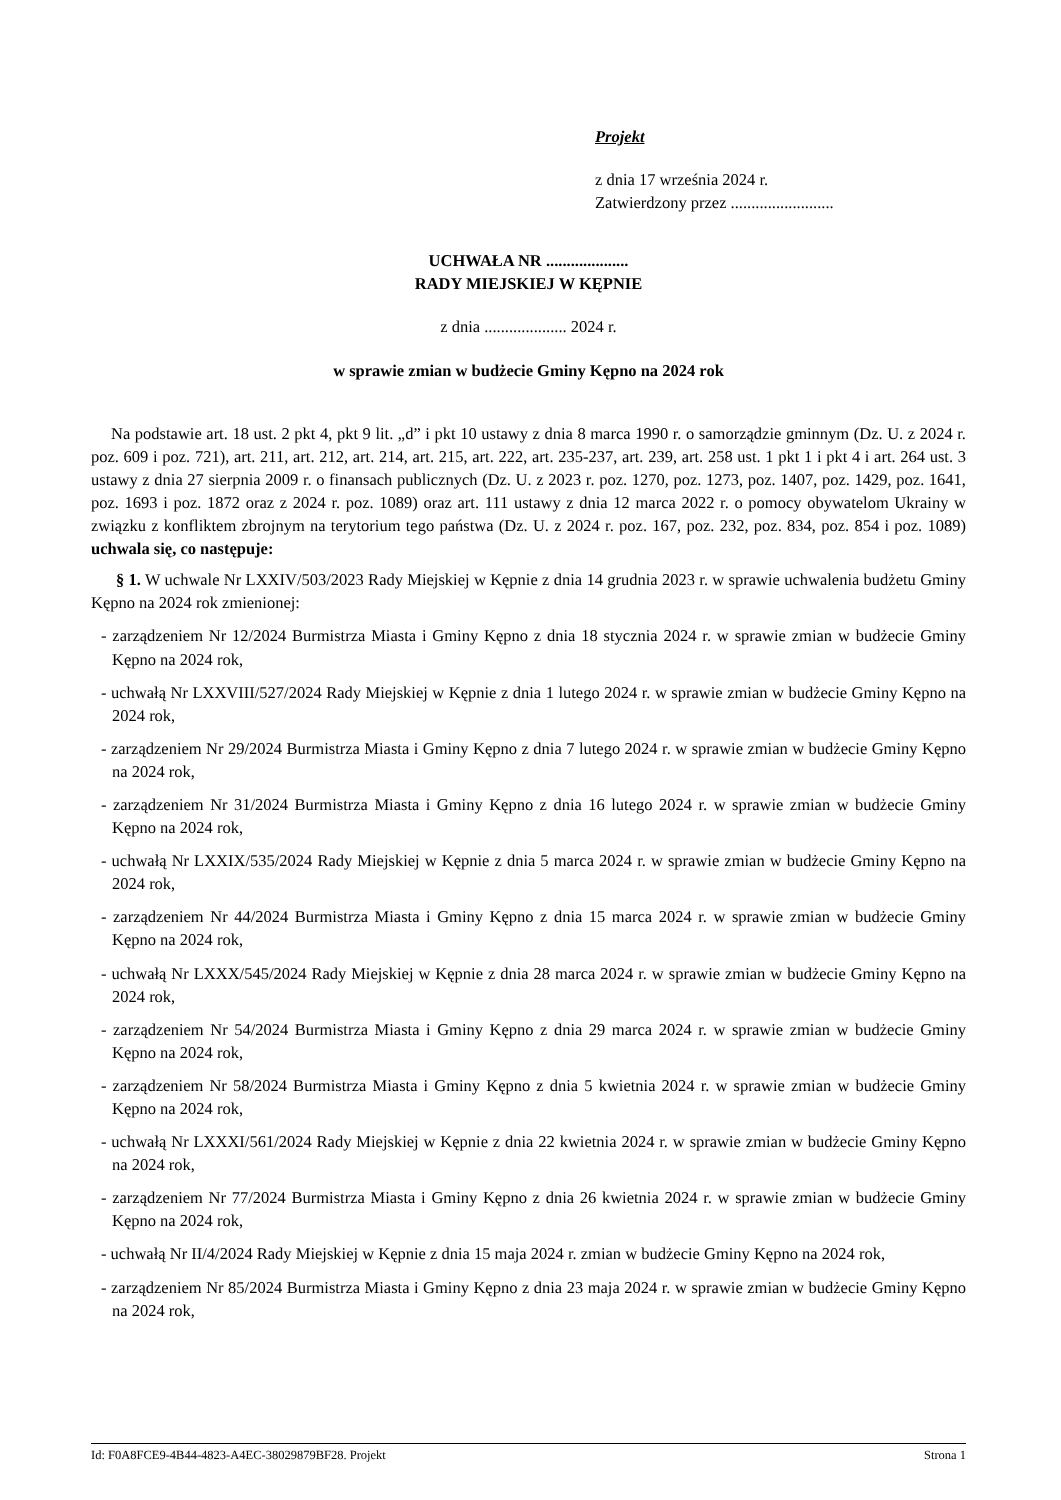Projekt
z dnia 17 września 2024 r.
Zatwierdzony przez .........................
UCHWAŁA NR ....................
RADY MIEJSKIEJ W KĘPNIE
z dnia .................... 2024 r.
w sprawie zmian w budżecie Gminy Kępno na 2024 rok
Na podstawie art. 18 ust. 2 pkt 4, pkt 9 lit. „d” i pkt 10 ustawy z dnia 8 marca 1990 r. o samorządzie gminnym (Dz. U. z 2024 r. poz. 609 i poz. 721), art. 211, art. 212, art. 214, art. 215, art. 222, art. 235-237, art. 239, art. 258 ust. 1 pkt 1 i pkt 4 i art. 264 ust. 3 ustawy z dnia 27 sierpnia 2009 r. o finansach publicznych (Dz. U. z 2023 r. poz. 1270, poz. 1273, poz. 1407, poz. 1429, poz. 1641, poz. 1693 i poz. 1872 oraz z 2024 r. poz. 1089) oraz art. 111 ustawy z dnia 12 marca 2022 r. o pomocy obywatelom Ukrainy w związku z konfliktem zbrojnym na terytorium tego państwa (Dz. U. z 2024 r. poz. 167, poz. 232, poz. 834, poz. 854 i poz. 1089) uchwala się, co następuje:
§ 1. W uchwale Nr LXXIV/503/2023 Rady Miejskiej w Kępnie z dnia 14 grudnia 2023 r. w sprawie uchwalenia budżetu Gminy Kępno na 2024 rok zmienionej:
- zarządzeniem Nr 12/2024 Burmistrza Miasta i Gminy Kępno z dnia 18 stycznia 2024 r. w sprawie zmian w budżecie Gminy Kępno na 2024 rok,
- uchwałą Nr LXXVIII/527/2024 Rady Miejskiej w Kępnie z dnia 1 lutego 2024 r. w sprawie zmian w budżecie Gminy Kępno na 2024 rok,
- zarządzeniem Nr 29/2024 Burmistrza Miasta i Gminy Kępno z dnia 7 lutego 2024 r. w sprawie zmian w budżecie Gminy Kępno na 2024 rok,
- zarządzeniem Nr 31/2024 Burmistrza Miasta i Gminy Kępno z dnia 16 lutego 2024 r. w sprawie zmian w budżecie Gminy Kępno na 2024 rok,
- uchwałą Nr LXXIX/535/2024 Rady Miejskiej w Kępnie z dnia 5 marca 2024 r. w sprawie zmian w budżecie Gminy Kępno na 2024 rok,
- zarządzeniem Nr 44/2024 Burmistrza Miasta i Gminy Kępno z dnia 15 marca 2024 r. w sprawie zmian w budżecie Gminy Kępno na 2024 rok,
- uchwałą Nr LXXX/545/2024 Rady Miejskiej w Kępnie z dnia 28 marca 2024 r. w sprawie zmian w budżecie Gminy Kępno na 2024 rok,
- zarządzeniem Nr 54/2024 Burmistrza Miasta i Gminy Kępno z dnia 29 marca 2024 r. w sprawie zmian w budżecie Gminy Kępno na 2024 rok,
- zarządzeniem Nr 58/2024 Burmistrza Miasta i Gminy Kępno z dnia 5 kwietnia 2024 r. w sprawie zmian w budżecie Gminy Kępno na 2024 rok,
- uchwałą Nr LXXXI/561/2024 Rady Miejskiej w Kępnie z dnia 22 kwietnia 2024 r. w sprawie zmian w budżecie Gminy Kępno na 2024 rok,
- zarządzeniem Nr 77/2024 Burmistrza Miasta i Gminy Kępno z dnia 26 kwietnia 2024 r. w sprawie zmian w budżecie Gminy Kępno na 2024 rok,
- uchwałą Nr II/4/2024 Rady Miejskiej w Kępnie z dnia 15 maja 2024 r. zmian w budżecie Gminy Kępno na 2024 rok,
- zarządzeniem Nr 85/2024 Burmistrza Miasta i Gminy Kępno z dnia 23 maja 2024 r. w sprawie zmian w budżecie Gminy Kępno na 2024 rok,
Id: F0A8FCE9-4B44-4823-A4EC-38029879BF28. Projekt Strona 1